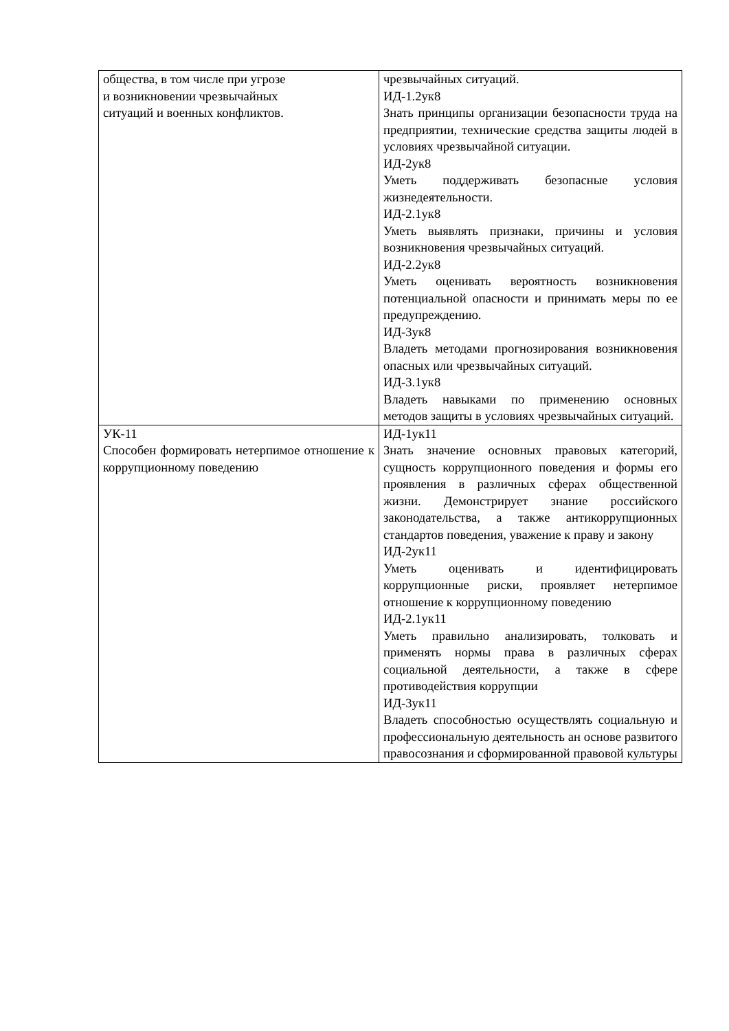| общества, в том числе при угрозе и возникновении чрезвычайных ситуаций и военных конфликтов. | чрезвычайных ситуаций. ИД-1.2ук8 Знать принципы организации безопасности труда на предприятии, технические средства защиты людей в условиях чрезвычайной ситуации. ИД-2ук8 Уметь поддерживать безопасные условия жизнедеятельности. ИД-2.1ук8 Уметь выявлять признаки, причины и условия возникновения чрезвычайных ситуаций. ИД-2.2ук8 Уметь оценивать вероятность возникновения потенциальной опасности и принимать меры по ее предупреждению. ИД-3ук8 Владеть методами прогнозирования возникновения опасных или чрезвычайных ситуаций. ИД-3.1ук8 Владеть навыками по применению основных методов защиты в условиях чрезвычайных ситуаций. |
| УК-11 Способен формировать нетерпимое отношение к коррупционному поведению | ИД-1ук11 Знать значение основных правовых категорий, сущность коррупционного поведения и формы его проявления в различных сферах общественной жизни. Демонстрирует знание российского законодательства, а также антикоррупционных стандартов поведения, уважение к праву и закону ИД-2ук11 Уметь оценивать и идентифицировать коррупционные риски, проявляет нетерпимое отношение к коррупционному поведению ИД-2.1ук11 Уметь правильно анализировать, толковать и применять нормы права в различных сферах социальной деятельности, а также в сфере противодействия коррупции ИД-3ук11 Владеть способностью осуществлять социальную и профессиональную деятельность ан основе развитого правосознания и сформированной правовой культуры |